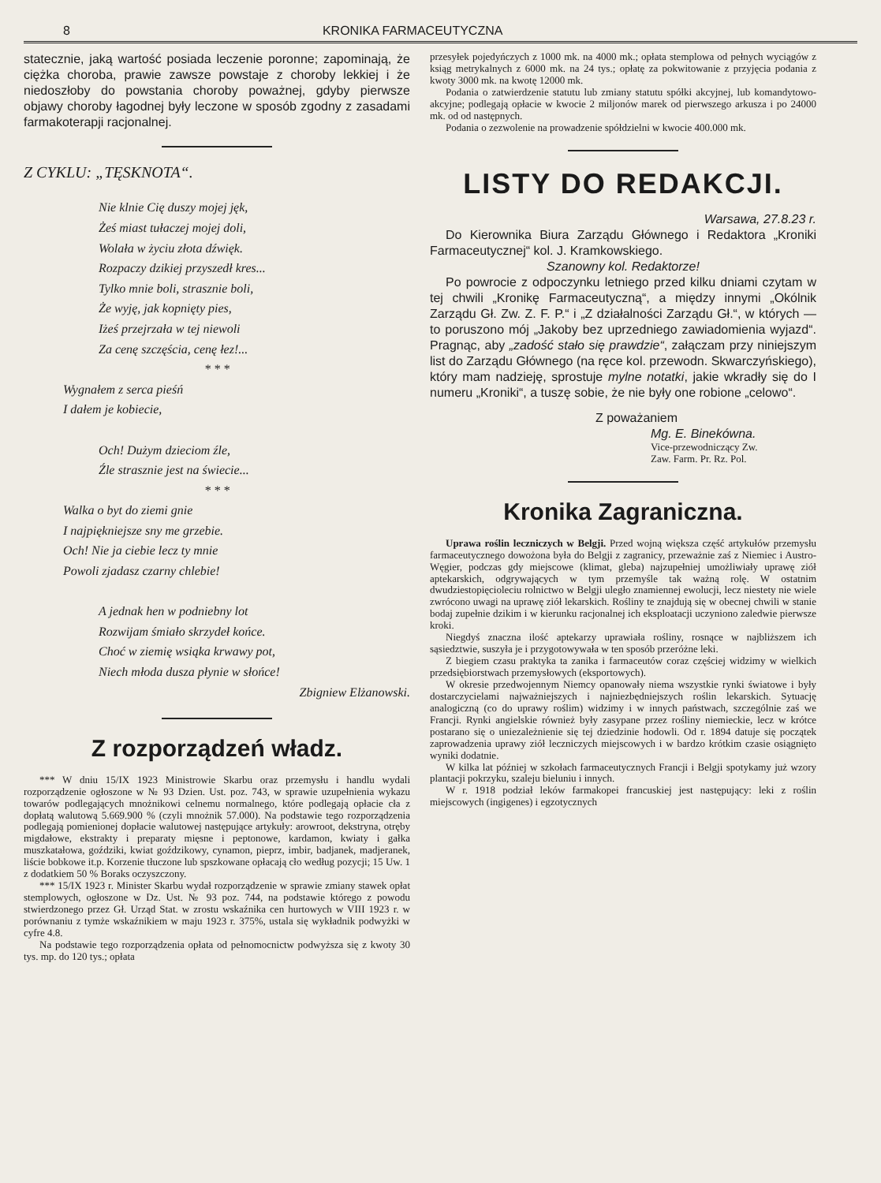8 KRONIKA FARMACEUTYCZNA
statecznie, jaką wartość posiada leczenie poronne; zapominają, że ciężka choroba, prawie zawsze powstaje z choroby lekkiej i że niedoszłoby do powstania choroby poważnej, gdyby pierwsze objawy choroby łagodnej były leczone w sposób zgodny z zasadami farmakoterapji racjonalnej.
Z CYKLU: „TĘSKNOTA“.
Nie klnie Cię duszy mojej jęk,
Żeś miast tułaczej mojej doli,
Wolała w życiu złota dźwięk.
Rozpaczy dzikiej przyszedł kres...
Tylko mnie boli, strasznie boli,
Że wyję, jak kopnięty pies,
Iżeś przejrzała w tej niewoli
Za cenę szczęścia, cenę łez!...
* * *
Wygnałem z serca pieśń
I dałem je kobiecie,
Och! Dużym dzieciom źle,
Źle strasznie jest na świecie...
* * *
Walka o byt do ziemi gnie
I najpiękniejsze sny me grzebie.
Och! Nie ja ciebie lecz ty mnie
Powoli zjadasz czarny chlebie!
A jednak hen w podniebny lot
Rozwijam śmiało skrzydeł końce.
Choć w ziemię wsiąka krwawy pot,
Niech młoda dusza płynie w słońce!
Zbigniew Elżanowski.
Z rozporządzeń władz.
*** W dniu 15/IX 1923 Ministrowie Skarbu oraz przemysłu i handlu wydali rozporządzenie ogłoszone w № 93 Dzien. Ust. poz. 743, w sprawie uzupełnienia wykazu towarów podlegających mnożnikowi celnemu normalnego, które podlegają opłacie cła z dopłatą walutową 5.669.900 % (czyli mnożnik 57.000). Na podstawie tego rozporządzenia podlegają pomienionej dopłacie walutowej następujące artykuły: arowroot, dekstryna, otręby migdałowe, ekstrakty i preparaty mięsne i peptonowe, kardamon, kwiaty i gałka muszkatałowa, goździki, kwiat goździkowy, cynamon, pieprz, imbir, badjanek, madjeranek, liście bobkowe it.p. Korzenie tłuczone lub spszkowane opłacają cło według pozycji; 15 Uw. 1 z dodatkiem 50 % Boraks oczyszczony.
*** 15/IX 1923 r. Minister Skarbu wydał rozporządzenie w sprawie zmiany stawek opłat stemplowych, ogłoszone w Dz. Ust. № 93 poz. 744, na podstawie którego z powodu stwierdzonego przez Gł. Urząd Stat. w zrostu wskaźnika cen hurtowych w VIII 1923 r. w porównaniu z tymże wskaźnikiem w maju 1923 r. 375%, ustala się wykładnik podwyżki w cyfre 4.8.
Na podstawie tego rozporządzenia opłata od pełnomocnictw podwyższa się z kwoty 30 tys. mp. do 120 tys.; opłata
przesyłek pojedyńczych z 1000 mk. na 4000 mk.; opłata stemplowa od pełnych wyciągów z ksiąg metrykalnych z 6000 mk. na 24 tys.; opłatę za pokwitowanie z przyjęcia podania z kwoty 3000 mk. na kwotę 12000 mk.
Podania o zatwierdzenie statutu lub zmiany statutu spółki akcyjnej, lub komandytowo-akcyjne; podlegają opłacie w kwocie 2 miljonów marek od pierwszego arkusza i po 24000 mk. od od następnych.
Podania o zezwolenie na prowadzenie spółdzielni w kwocie 400.000 mk.
LISTY DO REDAKCJI.
Warsawa, 27.8.23 r.
Do Kierownika Biura Zarządu Głównego i Redaktora „Kroniki Farmaceutycznej“ kol. J. Kramkowskiego.
Szanowny kol. Redaktorze!
Po powrocie z odpoczynku letniego przed kilku dniami czytam w tej chwili „Kronikę Farmaceutyczną“, a między innymi „Okólnik Zarządu Gł. Zw. Z. F. P.“ i „Z działalności Zarządu Gł.“, w których — to poruszono mój „Jakoby bez uprzedniego zawiadomienia wyjazd“. Pragnąc, aby „zadość stało się prawdzie“, załączam przy niniejszym list do Zarządu Głównego (na ręce kol. przewodn. Skwarczyńskiego), który mam nadzieję, sprostuje mylne notatki, jakie wkradły się do I numeru „Kroniki“, a tuszę sobie, że nie były one robione „celowo“.
Z poważaniem
Mg. E. Binekówna.
Vice-przewodniczący Zw.
Zaw. Farm. Pr. Rz. Pol.
Kronika Zagraniczna.
Uprawa roślin leczniczych w Belgji. Przed wojną większa część artykułów przemysłu farmaceutycznego dowożona była do Belgji z zagranicy, przeważnie zaś z Niemiec i Austro-Węgier, podczas gdy miejscowe (klimat, gleba) najzupełniej umożliwiały uprawę ziół aptekarskich, odgrywających w tym przemyśle tak ważną rolę. W ostatnim dwudziestopięcioleciu rolnictwo w Belgji uległo znamiennej ewolucji, lecz niestety nie wiele zwrócono uwagi na uprawę ziół lekarskich. Rośliny te znajdują się w obecnej chwili w stanie bodaj zupełnie dzikim i w kierunku racjonalnej ich eksploatacji uczyniono zaledwie pierwsze kroki.
Niegdyś znaczna ilość aptekarzy uprawiała rośliny, rosnące w najbliższem ich sąsiedztwie, suszyła je i przygotowywała w ten sposób przeróżne leki.
Z biegiem czasu praktyka ta zanika i farmaceutów coraz częściej widzimy w wielkich przedsiębiorstwach przemysłowych (eksportowych).
W okresie przedwojennym Niemcy opanowały niema wszystkie rynki światowe i były dostarczycielami najważniejszych i najniezbędniejszych roślin lekarskich. Sytuację analogiczną (co do uprawy roślim) widzimy i w innych państwach, szczególnie zaś we Francji. Rynki angielskie również były zasypane przez rośliny niemieckie, lecz w krótce postarano się o uniezależnienie się tej dziedzinie hodowli. Od r. 1894 datuje się początek zaprowadzenia uprawy ziół leczniczych miejscowych i w bardzo krótkim czasie osiągnięto wyniki dodatnie.
W kilka lat później w szkołach farmaceutycznych Francji i Belgji spotykamy już wzory plantacji pokrzyku, szaleju bieluniu i innych.
W r. 1918 podział leków farmakopei francuskiej jest następujący: leki z roślin miejscowych (ingigenes) i egzotycznych